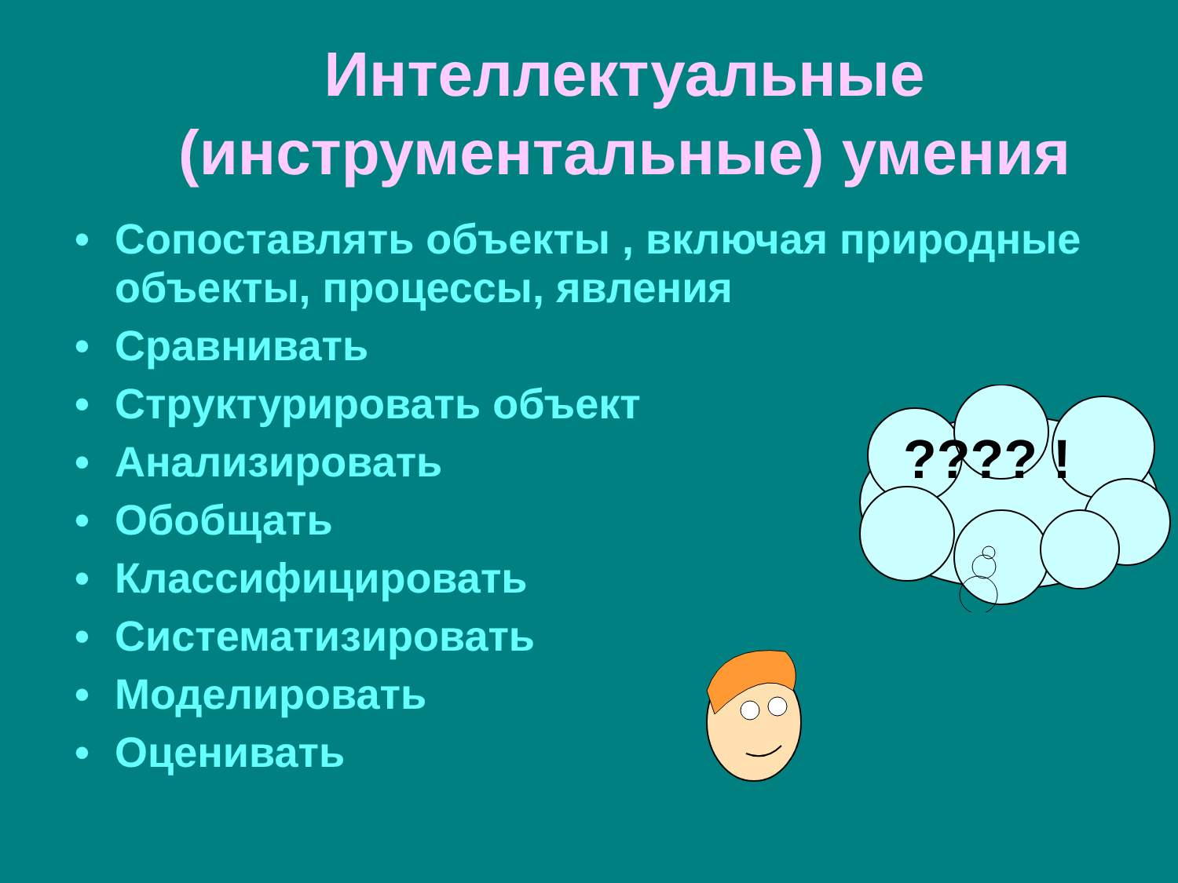Интеллектуальные
(инструментальные) умения
• Сопоставлять объекты , включая природные объекты, процессы, явления
• Сравнивать
• Структурировать объект
• Анализировать
• Обобщать
• Классифицировать
• Систематизировать
• Моделировать
• Оценивать
???? !